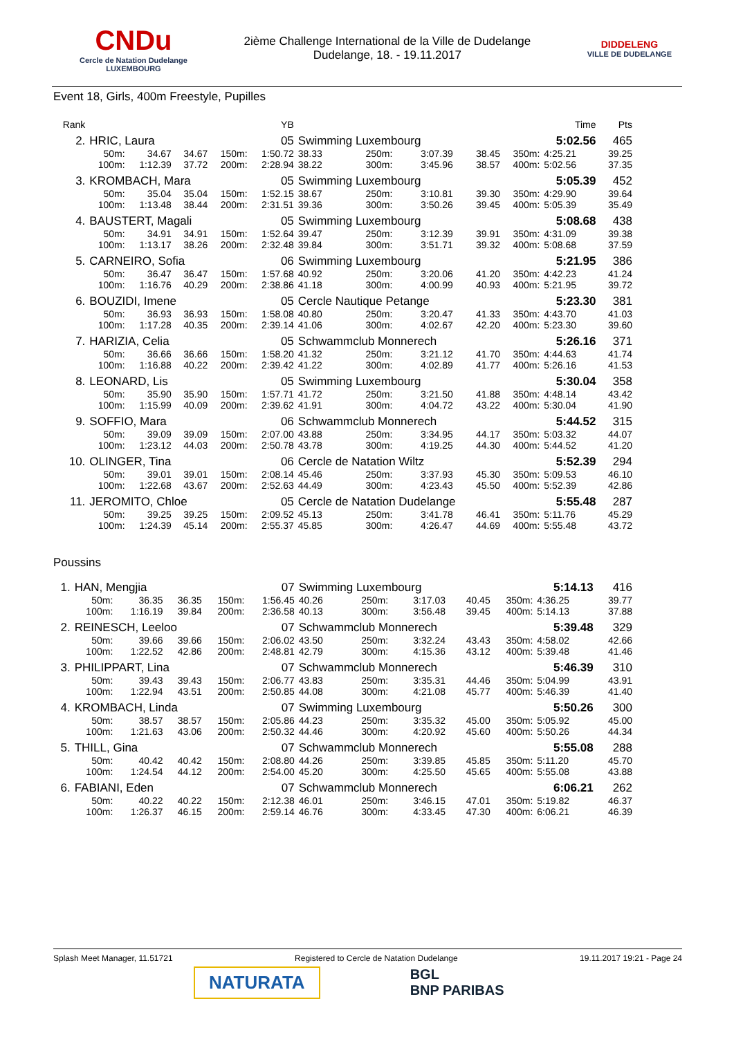CNDu
Cercle de Natation Dudelange
LUXEMBOURG
2ième Challenge International de la Ville de Dudelange
Dudelange, 18. - 19.11.2017
DIDDELENG
VILLE DE DUDELANGE
Event 18, Girls, 400m Freestyle, Pupilles
| Rank | | | | | YB | | | | | | Time | Pts |
| --- | --- | --- | --- | --- | --- | --- | --- | --- | --- | --- | --- | --- |
| 2. | HRIC, Laura | | | | 05 | Swimming Luxembourg | | | | | 5:02.56 | 465 |
| | 50m: 100m: | 34.67 1:12.39 | 34.67 37.72 | 150m: 200m: | 1:50.72 2:28.94 | 38.33 38.22 | 250m: 300m: | 3:07.39 3:45.96 | 38.45 38.57 | 350m: 400m: | 4:25.21 5:02.56 | 39.25 37.35 |
| 3. | KROMBACH, Mara | | | | 05 | Swimming Luxembourg | | | | | 5:05.39 | 452 |
| | 50m: 100m: | 35.04 1:13.48 | 35.04 38.44 | 150m: 200m: | 1:52.15 2:31.51 | 38.67 39.36 | 250m: 300m: | 3:10.81 3:50.26 | 39.30 39.45 | 350m: 400m: | 4:29.90 5:05.39 | 39.64 35.49 |
| 4. | BAUSTERT, Magali | | | | 05 | Swimming Luxembourg | | | | | 5:08.68 | 438 |
| | 50m: 100m: | 34.91 1:13.17 | 34.91 38.26 | 150m: 200m: | 1:52.64 2:32.48 | 39.47 39.84 | 250m: 300m: | 3:12.39 3:51.71 | 39.91 39.32 | 350m: 400m: | 4:31.09 5:08.68 | 39.38 37.59 |
| 5. | CARNEIRO, Sofia | | | | 06 | Swimming Luxembourg | | | | | 5:21.95 | 386 |
| | 50m: 100m: | 36.47 1:16.76 | 36.47 40.29 | 150m: 200m: | 1:57.68 2:38.86 | 40.92 41.18 | 250m: 300m: | 3:20.06 4:00.99 | 41.20 40.93 | 350m: 400m: | 4:42.23 5:21.95 | 41.24 39.72 |
| 6. | BOUZIDI, Imene | | | | 05 | Cercle Nautique Petange | | | | | 5:23.30 | 381 |
| | 50m: 100m: | 36.93 1:17.28 | 36.93 40.35 | 150m: 200m: | 1:58.08 2:39.14 | 40.80 41.06 | 250m: 300m: | 3:20.47 4:02.67 | 41.33 42.20 | 350m: 400m: | 4:43.70 5:23.30 | 41.03 39.60 |
| 7. | HARIZIA, Celia | | | | 05 | Schwammclub Monnerech | | | | | 5:26.16 | 371 |
| | 50m: 100m: | 36.66 1:16.88 | 36.66 40.22 | 150m: 200m: | 1:58.20 2:39.42 | 41.32 41.22 | 250m: 300m: | 3:21.12 4:02.89 | 41.70 41.77 | 350m: 400m: | 4:44.63 5:26.16 | 41.74 41.53 |
| 8. | LEONARD, Lis | | | | 05 | Swimming Luxembourg | | | | | 5:30.04 | 358 |
| | 50m: 100m: | 35.90 1:15.99 | 35.90 40.09 | 150m: 200m: | 1:57.71 2:39.62 | 41.72 41.91 | 250m: 300m: | 3:21.50 4:04.72 | 41.88 43.22 | 350m: 400m: | 4:48.14 5:30.04 | 43.42 41.90 |
| 9. | SOFFIO, Mara | | | | 06 | Schwammclub Monnerech | | | | | 5:44.52 | 315 |
| | 50m: 100m: | 39.09 1:23.12 | 39.09 44.03 | 150m: 200m: | 2:07.00 2:50.78 | 43.88 43.78 | 250m: 300m: | 3:34.95 4:19.25 | 44.17 44.30 | 350m: 400m: | 5:03.32 5:44.52 | 44.07 41.20 |
| 10. | OLINGER, Tina | | | | 06 | Cercle de Natation Wiltz | | | | | 5:52.39 | 294 |
| | 50m: 100m: | 39.01 1:22.68 | 39.01 43.67 | 150m: 200m: | 2:08.14 2:52.63 | 45.46 44.49 | 250m: 300m: | 3:37.93 4:23.43 | 45.30 45.50 | 350m: 400m: | 5:09.53 5:52.39 | 46.10 42.86 |
| 11. | JEROMITO, Chloe | | | | 05 | Cercle de Natation Dudelange | | | | | 5:55.48 | 287 |
| | 50m: 100m: | 39.25 1:24.39 | 39.25 45.14 | 150m: 200m: | 2:09.52 2:55.37 | 45.13 45.85 | 250m: 300m: | 3:41.78 4:26.47 | 46.41 44.69 | 350m: 400m: | 5:11.76 5:55.48 | 45.29 43.72 |
Poussins
| 1. | HAN, Mengjia | | | | 07 | Swimming Luxembourg | | | | | 5:14.13 | 416 |
| | 50m: 100m: | 36.35 1:16.19 | 36.35 39.84 | 150m: 200m: | 1:56.45 2:36.58 | 40.26 40.13 | 250m: 300m: | 3:17.03 3:56.48 | 40.45 39.45 | 350m: 400m: | 4:36.25 5:14.13 | 39.77 37.88 |
| 2. | REINESCH, Leeloo | | | | 07 | Schwammclub Monnerech | | | | | 5:39.48 | 329 |
| | 50m: 100m: | 39.66 1:22.52 | 39.66 42.86 | 150m: 200m: | 2:06.02 2:48.81 | 43.50 42.79 | 250m: 300m: | 3:32.24 4:15.36 | 43.43 43.12 | 350m: 400m: | 4:58.02 5:39.48 | 42.66 41.46 |
| 3. | PHILIPPART, Lina | | | | 07 | Schwammclub Monnerech | | | | | 5:46.39 | 310 |
| | 50m: 100m: | 39.43 1:22.94 | 39.43 43.51 | 150m: 200m: | 2:06.77 2:50.85 | 43.83 44.08 | 250m: 300m: | 3:35.31 4:21.08 | 44.46 45.77 | 350m: 400m: | 5:04.99 5:46.39 | 43.91 41.40 |
| 4. | KROMBACH, Linda | | | | 07 | Swimming Luxembourg | | | | | 5:50.26 | 300 |
| | 50m: 100m: | 38.57 1:21.63 | 38.57 43.06 | 150m: 200m: | 2:05.86 2:50.32 | 44.23 44.46 | 250m: 300m: | 3:35.32 4:20.92 | 45.00 45.60 | 350m: 400m: | 5:05.92 5:50.26 | 45.00 44.34 |
| 5. | THILL, Gina | | | | 07 | Schwammclub Monnerech | | | | | 5:55.08 | 288 |
| | 50m: 100m: | 40.42 1:24.54 | 40.42 44.12 | 150m: 200m: | 2:08.80 2:54.00 | 44.26 45.20 | 250m: 300m: | 3:39.85 4:25.50 | 45.85 45.65 | 350m: 400m: | 5:11.20 5:55.08 | 45.70 43.88 |
| 6. | FABIANI, Eden | | | | 07 | Schwammclub Monnerech | | | | | 6:06.21 | 262 |
| | 50m: 100m: | 40.22 1:26.37 | 40.22 46.15 | 150m: 200m: | 2:12.38 2:59.14 | 46.01 46.76 | 250m: 300m: | 3:46.15 4:33.45 | 47.01 47.30 | 350m: 400m: | 5:19.82 6:06.21 | 46.37 46.39 |
Splash Meet Manager, 11.51721 Registered to Cercle de Natation Dudelange 19.11.2017 19:21 - Page 24
NATURATA
BGL
BNP PARIBAS